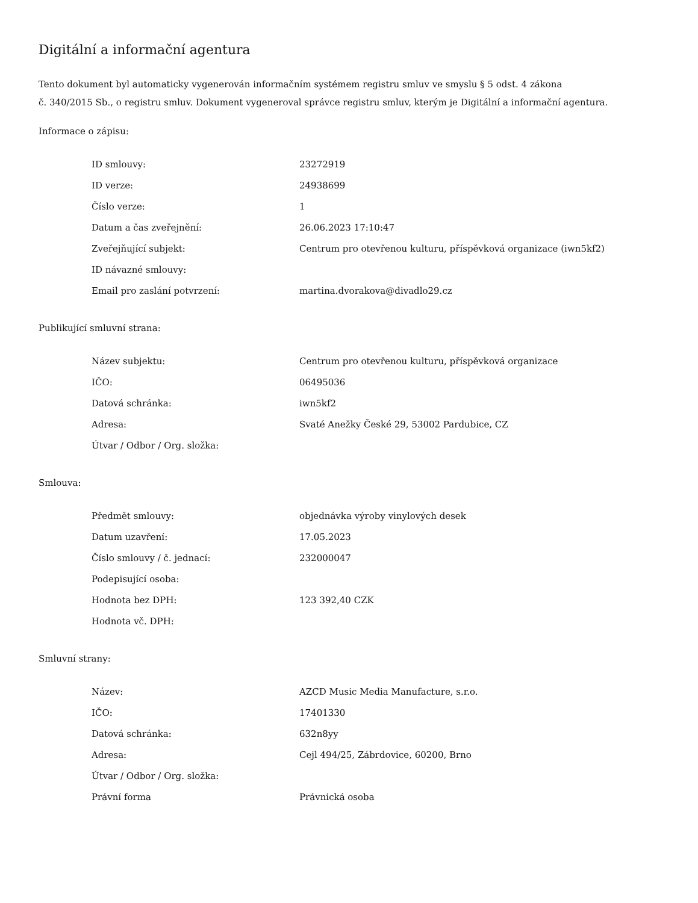Digitální a informační agentura
Tento dokument byl automaticky vygenerován informačním systémem registru smluv ve smyslu § 5 odst. 4 zákona
č. 340/2015 Sb., o registru smluv. Dokument vygeneroval správce registru smluv, kterým je Digitální a informační agentura.
Informace o zápisu:
| ID smlouvy: | 23272919 |
| ID verze: | 24938699 |
| Číslo verze: | 1 |
| Datum a čas zveřejnění: | 26.06.2023 17:10:47 |
| Zveřejňující subjekt: | Centrum pro otevřenou kulturu, příspěvková organizace (iwn5kf2) |
| ID návazné smlouvy: | |
| Email pro zaslání potvrzení: | martina.dvorakova@divadlo29.cz |
Publikující smluvní strana:
| Název subjektu: | Centrum pro otevřenou kulturu, příspěvková organizace |
| IČO: | 06495036 |
| Datová schránka: | iwn5kf2 |
| Adresa: | Svaté Anežky České 29, 53002 Pardubice, CZ |
| Útvar / Odbor / Org. složka: | |
Smlouva:
| Předmět smlouvy: | objednávka výroby vinylových desek |
| Datum uzavření: | 17.05.2023 |
| Číslo smlouvy / č. jednací: | 232000047 |
| Podepisující osoba: | |
| Hodnota bez DPH: | 123 392,40 CZK |
| Hodnota vč. DPH: | |
Smluvní strany:
| Název: | AZCD Music Media Manufacture, s.r.o. |
| IČO: | 17401330 |
| Datová schránka: | 632n8yy |
| Adresa: | Cejl 494/25, Zábrdovice, 60200, Brno |
| Útvar / Odbor / Org. složka: | |
| Právní forma | Právnická osoba |